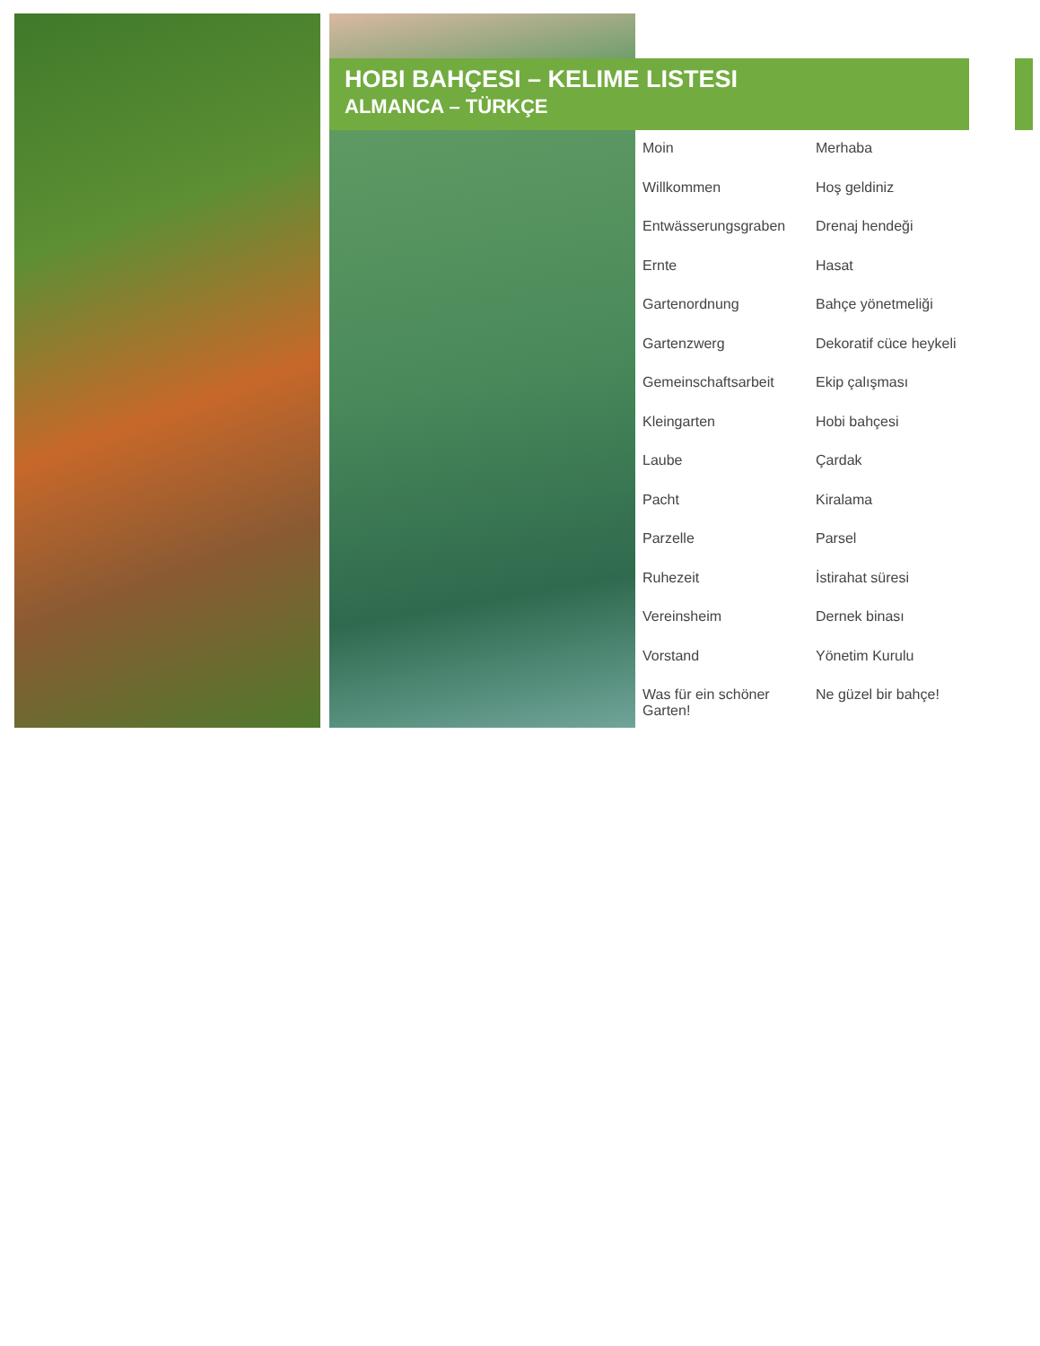HOBI BAHÇESI – KELIME LISTESI
ALMANCA – TÜRKÇE
| Moin | Merhaba |
| Willkommen | Hoş geldiniz |
| Entwässerungsgraben | Drenaj hendeği |
| Ernte | Hasat |
| Gartenordnung | Bahçe yönetmeliği |
| Gartenzwerg | Dekoratif cüce heykeli |
| Gemeinschaftsarbeit | Ekip çalışması |
| Kleingarten | Hobi bahçesi |
| Laube | Çardak |
| Pacht | Kiralama |
| Parzelle | Parsel |
| Ruhezeit | İstirahat süresi |
| Vereinsheim | Dernek binası |
| Vorstand | Yönetim Kurulu |
| Was für ein schöner Garten! | Ne güzel bir bahçe! |